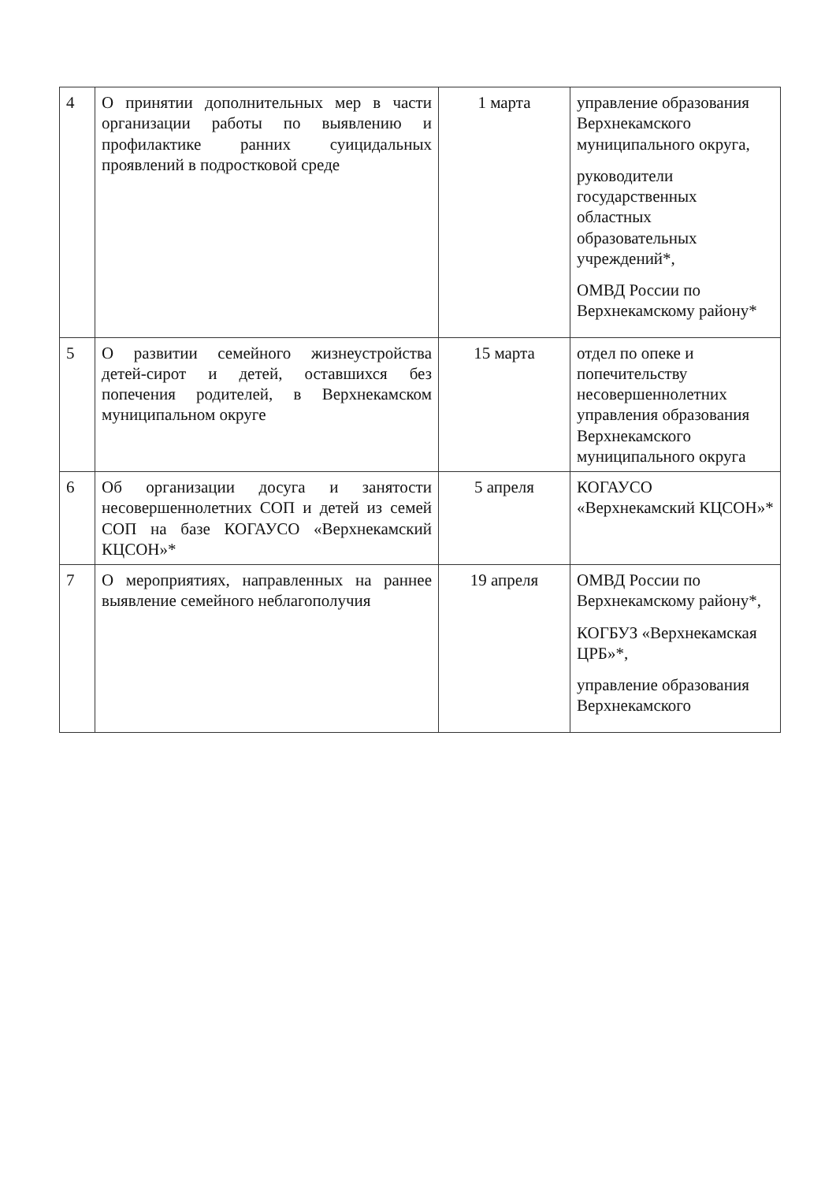| 4 | О принятии дополнительных мер в части организации работы по выявлению и профилактике ранних суицидальных проявлений в подростковой среде | 1 марта | управление образования Верхнекамского муниципального округа, руководители государственных областных образовательных учреждений*, ОМВД России по Верхнекамскому району* |
| 5 | О развитии семейного жизнеустройства детей-сирот и детей, оставшихся без попечения родителей, в Верхнекамском муниципальном округе | 15 марта | отдел по опеке и попечительству несовершеннолетних управления образования Верхнекамского муниципального округа |
| 6 | Об организации досуга и занятости несовершеннолетних СОП и детей из семей СОП на базе КОГАУСО «Верхнекамский КЦСОН»* | 5 апреля | КОГАУСО «Верхнекамский КЦСОН»* |
| 7 | О мероприятиях, направленных на раннее выявление семейного неблагополучия | 19 апреля | ОМВД России по Верхнекамскому району*, КОГБУЗ «Верхнекамская ЦРБ»*, управление образования Верхнекамского |